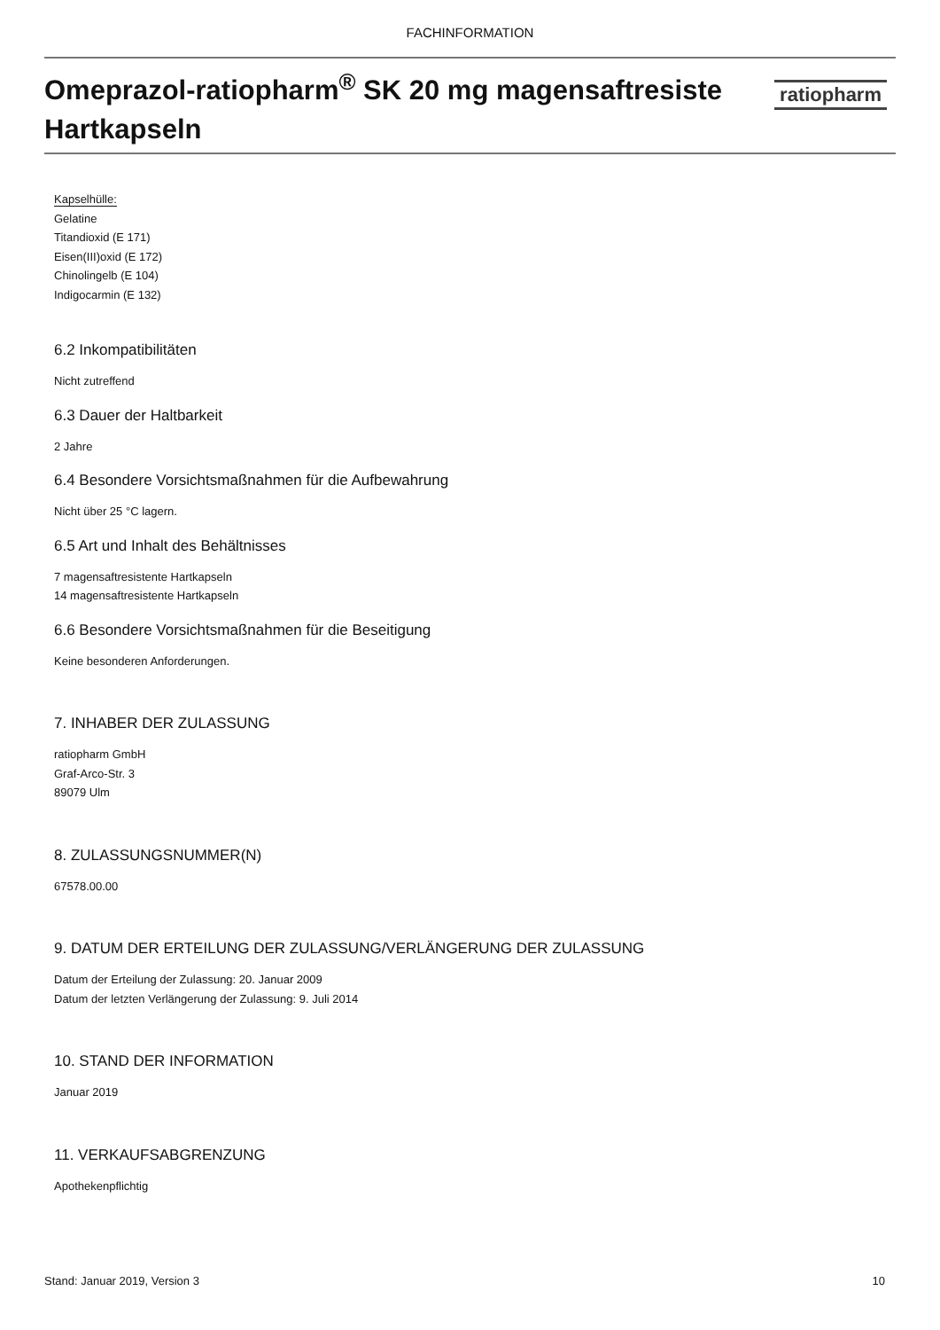FACHINFORMATION
Omeprazol-ratiopharm<sup>®</sup> SK 20 mg magensaftresiste Hartkapseln
ratiopharm
Kapselhülle:
Gelatine
Titandioxid (E 171)
Eisen(III)oxid (E 172)
Chinolingelb (E 104)
Indigocarmin (E 132)
6.2 Inkompatibilitäten
Nicht zutreffend
6.3 Dauer der Haltbarkeit
2 Jahre
6.4 Besondere Vorsichtsmaßnahmen für die Aufbewahrung
Nicht über 25 °C lagern.
6.5 Art und Inhalt des Behältnisses
7 magensaftresistente Hartkapseln
14 magensaftresistente Hartkapseln
6.6 Besondere Vorsichtsmaßnahmen für die Beseitigung
Keine besonderen Anforderungen.
7. INHABER DER ZULASSUNG
ratiopharm GmbH
Graf-Arco-Str. 3
89079 Ulm
8. ZULASSUNGSNUMMER(N)
67578.00.00
9. DATUM DER ERTEILUNG DER ZULASSUNG/VERLÄNGERUNG DER ZULASSUNG
Datum der Erteilung der Zulassung: 20. Januar 2009
Datum der letzten Verlängerung der Zulassung: 9. Juli 2014
10. STAND DER INFORMATION
Januar 2019
11. VERKAUFSABGRENZUNG
Apothekenpflichtig
Stand: Januar 2019, Version 3 10